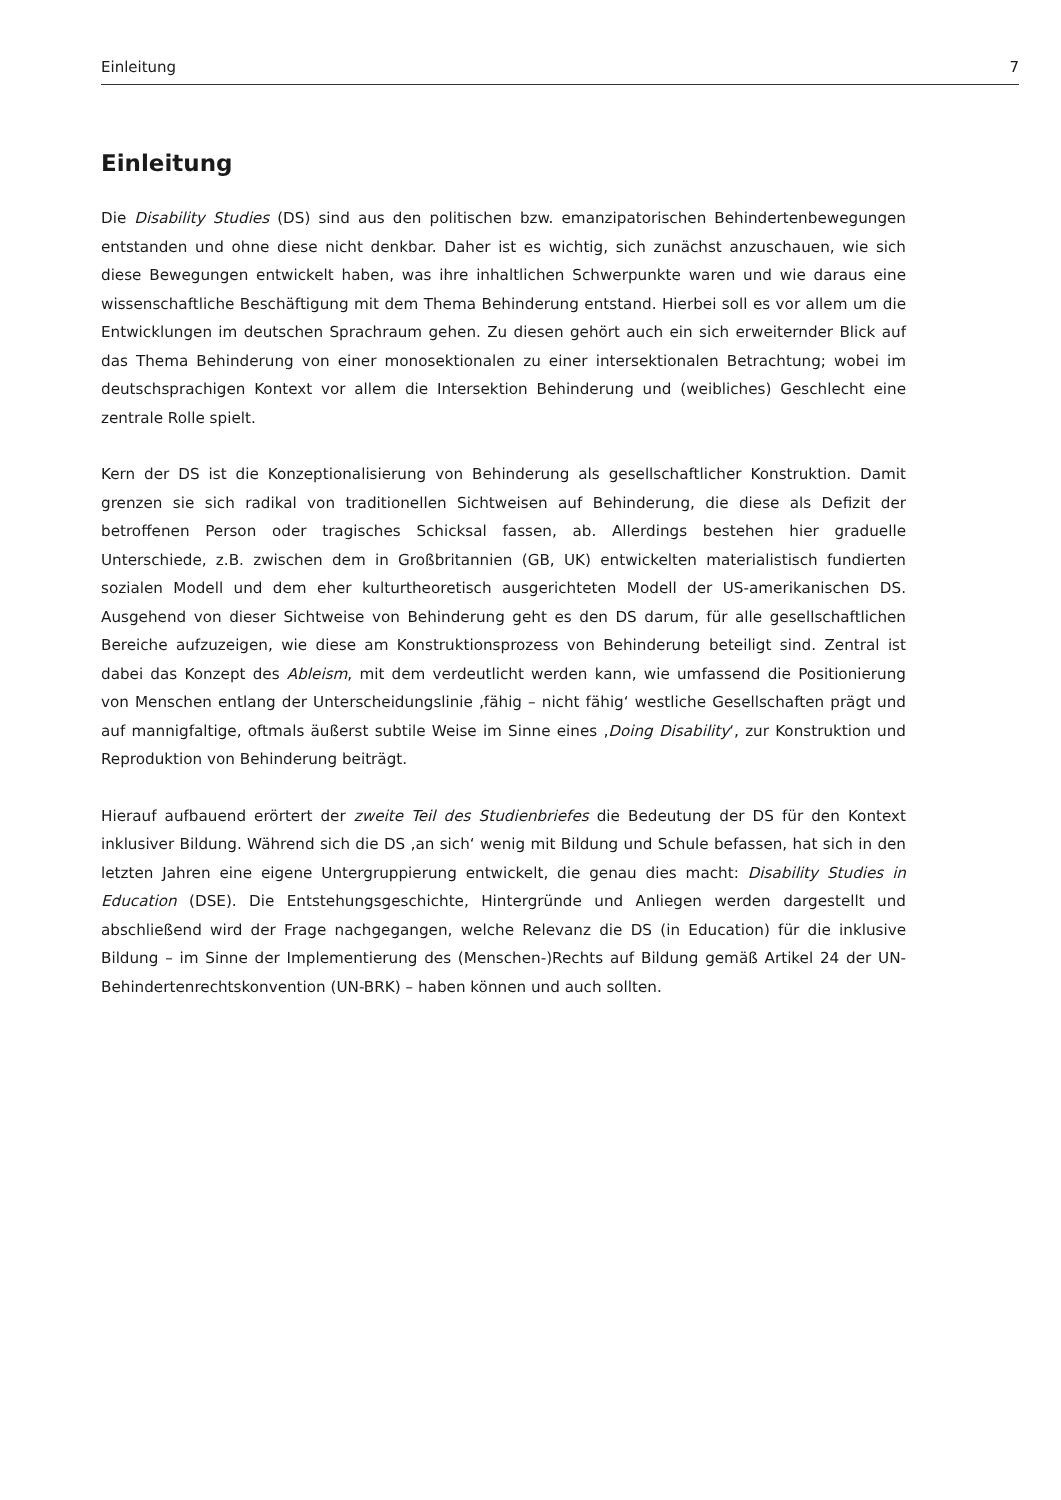Einleitung 7
Einleitung
Die Disability Studies (DS) sind aus den politischen bzw. emanzipatorischen Behindertenbewegungen entstanden und ohne diese nicht denkbar. Daher ist es wichtig, sich zunächst anzuschauen, wie sich diese Bewegungen entwickelt haben, was ihre inhaltlichen Schwerpunkte waren und wie daraus eine wissenschaftliche Beschäftigung mit dem Thema Behinderung entstand. Hierbei soll es vor allem um die Entwicklungen im deutschen Sprachraum gehen. Zu diesen gehört auch ein sich erweiternder Blick auf das Thema Behinderung von einer monosektionalen zu einer intersektionalen Betrachtung; wobei im deutschsprachigen Kontext vor allem die Intersektion Behinderung und (weibliches) Geschlecht eine zentrale Rolle spielt.
Kern der DS ist die Konzeptionalisierung von Behinderung als gesellschaftlicher Konstruktion. Damit grenzen sie sich radikal von traditionellen Sichtweisen auf Behinderung, die diese als Defizit der betroffenen Person oder tragisches Schicksal fassen, ab. Allerdings bestehen hier graduelle Unterschiede, z.B. zwischen dem in Großbritannien (GB, UK) entwickelten materialistisch fundierten sozialen Modell und dem eher kulturtheoretisch ausgerichteten Modell der US-amerikanischen DS. Ausgehend von dieser Sichtweise von Behinderung geht es den DS darum, für alle gesellschaftlichen Bereiche aufzuzeigen, wie diese am Konstruktionsprozess von Behinderung beteiligt sind. Zentral ist dabei das Konzept des Ableism, mit dem verdeutlicht werden kann, wie umfassend die Positionierung von Menschen entlang der Unterscheidungslinie ‚fähig – nicht fähig‘ westliche Gesellschaften prägt und auf mannigfaltige, oftmals äußerst subtile Weise im Sinne eines ‚Doing Disability‘, zur Konstruktion und Reproduktion von Behinderung beiträgt.
Hierauf aufbauend erörtert der zweite Teil des Studienbriefes die Bedeutung der DS für den Kontext inklusiver Bildung. Während sich die DS ‚an sich‘ wenig mit Bildung und Schule befassen, hat sich in den letzten Jahren eine eigene Untergruppierung entwickelt, die genau dies macht: Disability Studies in Education (DSE). Die Entstehungsgeschichte, Hintergründe und Anliegen werden dargestellt und abschließend wird der Frage nachgegangen, welche Relevanz die DS (in Education) für die inklusive Bildung – im Sinne der Implementierung des (Menschen-)Rechts auf Bildung gemäß Artikel 24 der UN-Behindertenrechtskonvention (UN-BRK) – haben können und auch sollten.